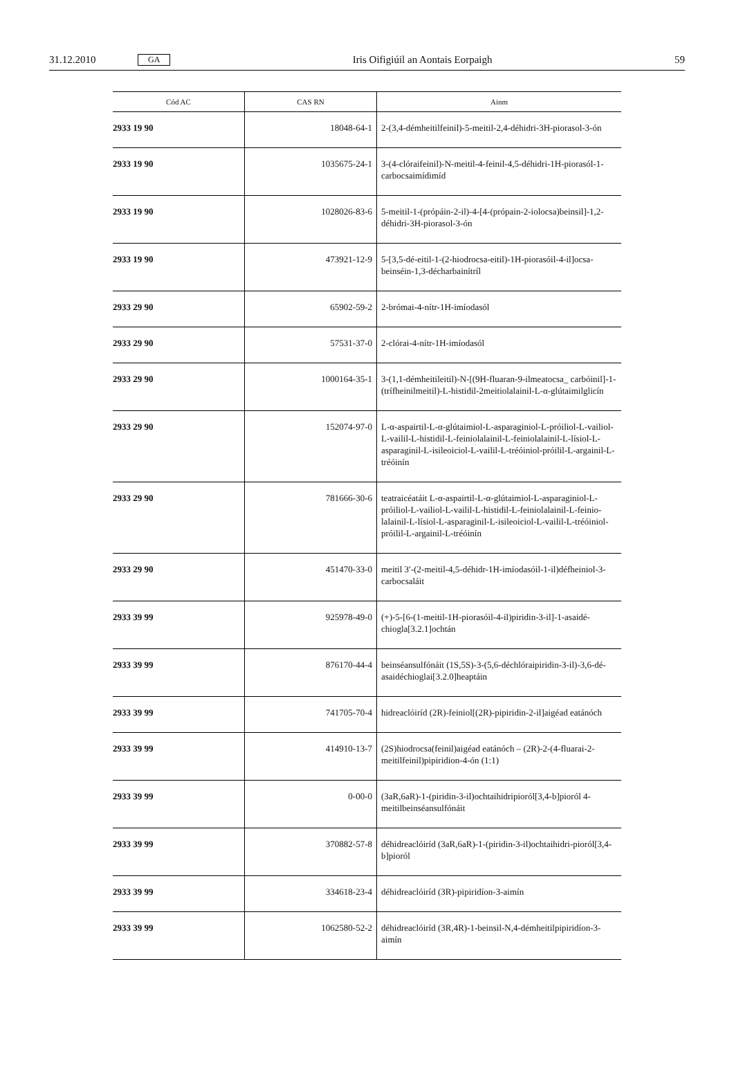31.12.2010 GA Iris Oifigiúil an Aontais Eorpaigh 59
| Cód AC | CAS RN | Ainm |
| --- | --- | --- |
| 2933 19 90 | 18048-64-1 | 2-(3,4-démheitilfeinil)-5-meitil-2,4-déhidri-3H-piorasol-3-ón |
| 2933 19 90 | 1035675-24-1 | 3-(4-clóraifeinil)-N-meitil-4-feinil-4,5-déhidri-1H-piorasól-1-carbocsaimídimíd |
| 2933 19 90 | 1028026-83-6 | 5-meitil-1-(própáin-2-il)-4-[4-(própain-2-iolocsa)beinsil]-1,2-déhidri-3H-piorasol-3-ón |
| 2933 19 90 | 473921-12-9 | 5-[3,5-dé-eitil-1-(2-hiodrocsa-eitil)-1H-piorasóil-4-il]ocsa-beinséin-1,3-décharbainítríl |
| 2933 29 90 | 65902-59-2 | 2-brómai-4-nítr-1H-imíodasól |
| 2933 29 90 | 57531-37-0 | 2-clórai-4-nítr-1H-imíodasól |
| 2933 29 90 | 1000164-35-1 | 3-(1,1-démheitileitil)-N-[(9H-fluaran-9-ilmeatocsa_ carbóinil]-1-(trífheinilmeitil)-L-histidil-2meitiolalainil-L-α-glútaimilglicín |
| 2933 29 90 | 152074-97-0 | L-α-aspairtil-L-α-glútaimiol-L-asparaginiol-L-próiliol-L-vailiol-L-vailil-L-histidil-L-feiniolalainil-L-feiniolalainil-L-lísiol-L-asparaginil-L-isileoiciol-L-vailil-L-tréóiniol-próilil-L-argainil-L-tréóinín |
| 2933 29 90 | 781666-30-6 | teatraicéatáit L-α-aspairtil-L-α-glútaimiol-L-asparaginiol-L-próiliol-L-vailiol-L-vailil-L-histidil-L-feiniolalainil-L-feinio-lalainil-L-lísiol-L-asparaginil-L-isileoiciol-L-vailil-L-tréóiniol-próilil-L-argainil-L-tréóinín |
| 2933 29 90 | 451470-33-0 | meitil 3′-(2-meitil-4,5-déhidr-1H-imíodasóil-1-il)défheiniol-3-carbocsaláit |
| 2933 39 99 | 925978-49-0 | (+)-5-[6-(1-meitil-1H-piorasóil-4-il)piridin-3-il]-1-asaidé-chiogla[3.2.1]ochtán |
| 2933 39 99 | 876170-44-4 | beinséansulfónáit (1S,5S)-3-(5,6-déchlóraipiridin-3-il)-3,6-dé-asaidéchioglai[3.2.0]heaptáin |
| 2933 39 99 | 741705-70-4 | hidreaclóiríd (2R)-feiniol[(2R)-pipiridin-2-il]aigéad eatánóch |
| 2933 39 99 | 414910-13-7 | (2S)hiodrocsa(feinil)aigéad eatánóch – (2R)-2-(4-fluarai-2-meitilfeinil)pipiridion-4-ón (1:1) |
| 2933 39 99 | 0-00-0 | (3aR,6aR)-1-(piridin-3-il)ochtaihidripioról[3,4-b]pioról 4-meitilbeinséansulfónáit |
| 2933 39 99 | 370882-57-8 | déhidreaclóiríd (3aR,6aR)-1-(piridin-3-il)ochtaihidri-pioról[3,4-b]pioról |
| 2933 39 99 | 334618-23-4 | déhidreaclóiríd (3R)-pipiridíon-3-aimín |
| 2933 39 99 | 1062580-52-2 | déhidreaclóiríd (3R,4R)-1-beinsil-N,4-démheitilpipiridíon-3-aimín |